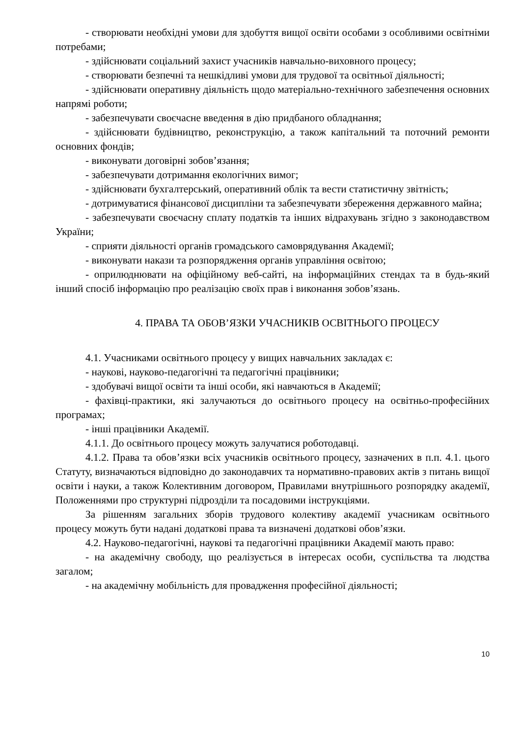- створювати необхідні умови для здобуття вищої освіти особами з особливими освітніми потребами;
- здійснювати соціальний захист учасників навчально-виховного процесу;
- створювати безпечні та нешкідливі умови для трудової та освітньої діяльності;
- здійснювати оперативну діяльність щодо матеріально-технічного забезпечення основних напрямі роботи;
- забезпечувати своєчасне введення в дію придбаного обладнання;
- здійснювати будівництво, реконструкцію, а також капітальний та поточний ремонти основних фондів;
- виконувати договірні зобов’язання;
- забезпечувати дотримання екологічних вимог;
- здійснювати бухгалтерський, оперативний облік та вести статистичну звітність;
- дотримуватися фінансової дисципліни та забезпечувати збереження державного майна;
- забезпечувати своєчасну сплату податків та інших відрахувань згідно з законодавством України;
- сприяти діяльності органів громадського самоврядування Академії;
- виконувати накази та розпорядження органів управління освітою;
- оприлюднювати на офіційному веб-сайті, на інформаційних стендах та в будь-який інший спосіб інформацію про реалізацію своїх прав і виконання зобов’язань.
4. ПРАВА ТА ОБОВ’ЯЗКИ УЧАСНИКІВ ОСВІТНЬОГО ПРОЦЕСУ
4.1. Учасниками освітнього процесу у вищих навчальних закладах є:
- наукові, науково-педагогічні та педагогічні працівники;
- здобувачі вищої освіти та інші особи, які навчаються в Академії;
- фахівці-практики, які залучаються до освітнього процесу на освітньо-професійних програмах;
- інші працівники Академії.
4.1.1. До освітнього процесу можуть залучатися роботодавці.
4.1.2. Права та обов’язки всіх учасників освітнього процесу, зазначених в п.п. 4.1. цього Статуту, визначаються відповідно до законодавчих та нормативно-правових актів з питань вищої освіти і науки, а також Колективним договором, Правилами внутрішнього розпорядку академії, Положеннями про структурні підрозділи та посадовими інструкціями.
За рішенням загальних зборів трудового колективу академії учасникам освітнього процесу можуть бути надані додаткові права та визначені додаткові обов’язки.
4.2. Науково-педагогічні, наукові та педагогічні працівники Академії мають право:
- на академічну свободу, що реалізується в інтересах особи, суспільства та людства загалом;
- на академічну мобільність для провадження професійної діяльності;
10